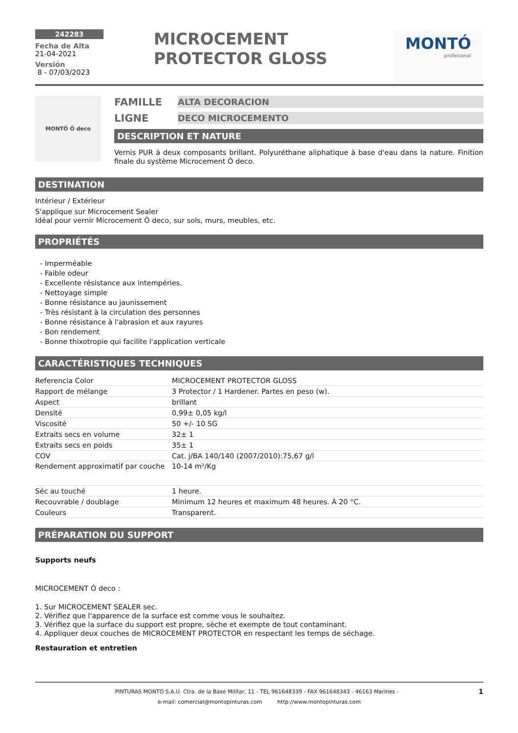242283
Fecha de Alta
21-04-2021
Versión
8 - 07/03/2023
MICROCEMENT PROTECTOR GLOSS
MONTÓ
profesional
MONTÓ Ó deco
FAMILLE ALTA DECORACION
LIGNE DECO MICROCEMENTO
DESCRIPTION ET NATURE
Vernis PUR à deux composants brillant. Polyuréthane aliphatique à base d'eau dans la nature. Finition finale du système Microcement Ó deco.
DESTINATION
Intérieur / Extérieur
S'applique sur Microcement Sealer
Idéal pour vernir Microcement Ó deco, sur sols, murs, meubles, etc.
PROPRIÉTÉS
- Imperméable
- Faible odeur
- Excellente résistance aux intempéries.
- Nettoyage simple
- Bonne résistance au jaunissement
- Très résistant à la circulation des personnes
- Bonne résistance à l'abrasion et aux rayures
- Bon rendement
- Bonne thixotropie qui facilite l'application verticale
CARACTÉRISTIQUES TECHNIQUES
| Referencia Color | MICROCEMENT PROTECTOR GLOSS |
| Rapport de mélange | 3 Protector / 1 Hardener. Partes en peso (w). |
| Aspect | brillant |
| Densité | 0,99± 0,05 kg/l |
| Viscosité | 50 +/- 10 SG |
| Extraits secs en volume | 32± 1 |
| Extraits secs en poids | 35± 1 |
| COV | Cat. j/BA 140/140 (2007/2010):75,67 g/l |
| Rendement approximatif par couche | 10-14 m²/Kg |
| Séc au touché | 1 heure. |
| Recouvrable / doublage | Minimum 12 heures et maximum 48 heures. À 20 °C. |
| Couleurs | Transparent. |
PRÉPARATION DU SUPPORT
Supports neufs
MICROCEMENT Ó deco :
1. Sur MICROCEMENT SEALER sec.
2. Vérifiez que l'apparence de la surface est comme vous le souhaitez.
3. Vérifiez que la surface du support est propre, sèche et exempte de tout contaminant.
4. Appliquer deux couches de MICROCEMENT PROTECTOR en respectant les temps de séchage.
Restauration et entretien
PINTURAS MONTO S.A.U. Ctra. de la Base Militar, 11 - TEL 961648339 - FAX 961648343 - 46163 Marines - 1
e-mail: comercial@montopinturas.com http://www.montopinturas.com